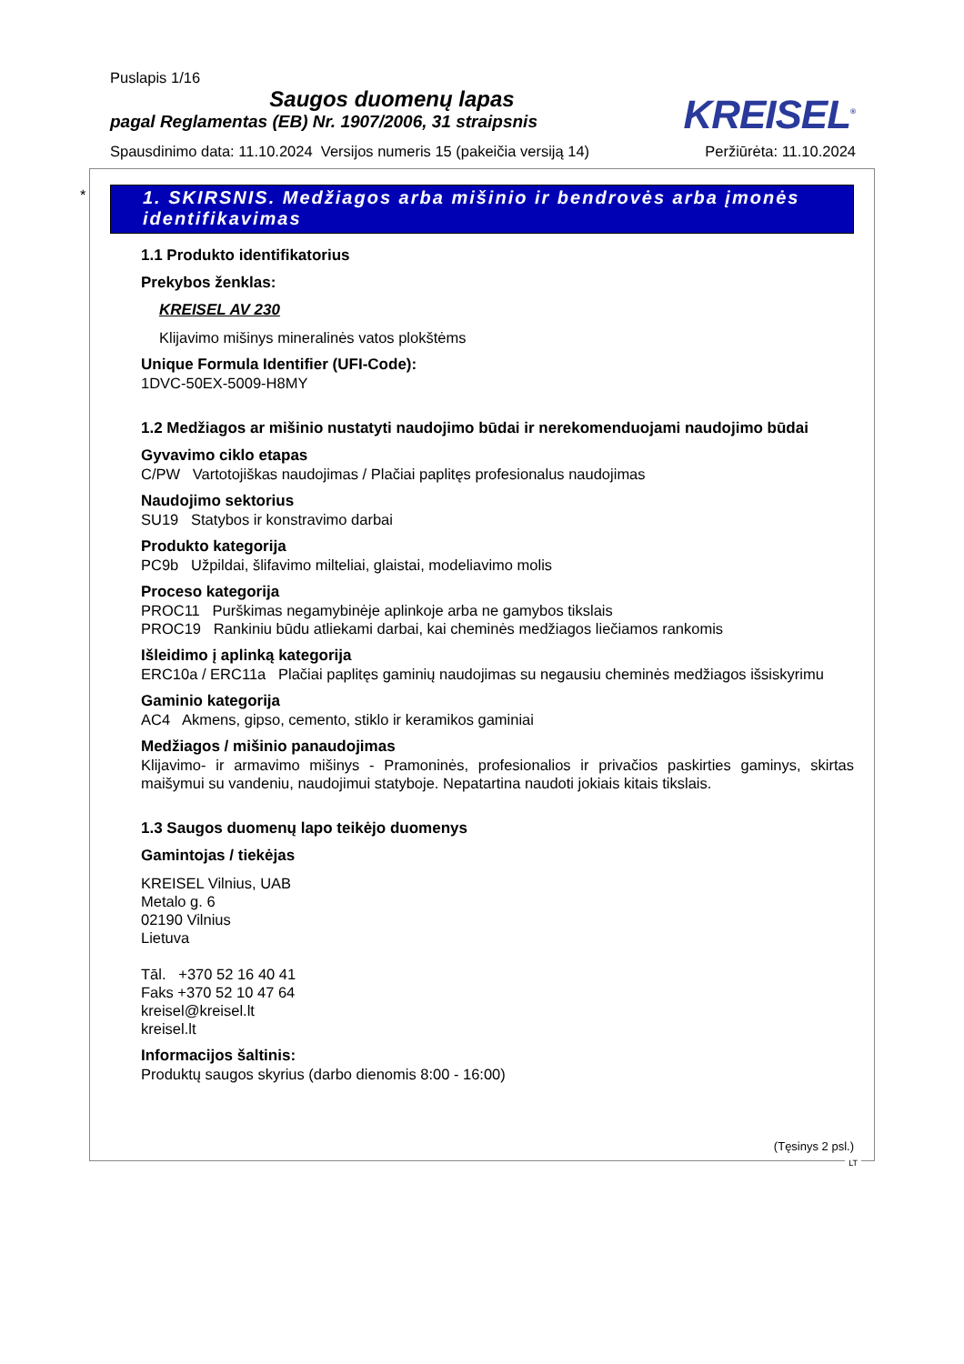Puslapis 1/16
Saugos duomenų lapas
pagal Reglamentas (EB) Nr. 1907/2006, 31 straipsnis
KREISEL<sup>®</sup>
Spausdinimo data: 11.10.2024 Versijos numeris 15 (pakeičia versiją 14) Peržiūrėta: 11.10.2024
*
1. SKIRSNIS. Medžiagos arba mišinio ir bendrovės arba įmonės identifikavimas
1.1 Produkto identifikatorius
Prekybos ženklas:
KREISEL AV 230
Klijavimo mišinys mineralinės vatos plokštėms
Unique Formula Identifier (UFI-Code):
1DVC-50EX-5009-H8MY
1.2 Medžiagos ar mišinio nustatyti naudojimo būdai ir nerekomenduojami naudojimo būdai
Gyvavimo ciklo etapas
C/PW Vartotojiškas naudojimas / Plačiai paplitęs profesionalus naudojimas
Naudojimo sektorius
SU19 Statybos ir konstravimo darbai
Produkto kategorija
PC9b Užpildai, šlifavimo milteliai, glaistai, modeliavimo molis
Proceso kategorija
PROC11 Purškimas negamybinėje aplinkoje arba ne gamybos tikslais
PROC19 Rankiniu būdu atliekami darbai, kai cheminės medžiagos liečiamos rankomis
Išleidimo į aplinką kategorija
ERC10a / ERC11a Plačiai paplitęs gaminių naudojimas su negausiu cheminės medžiagos išsiskyrimu
Gaminio kategorija
AC4 Akmens, gipso, cemento, stiklo ir keramikos gaminiai
Medžiagos / mišinio panaudojimas
Klijavimo- ir armavimo mišinys - Pramoninės, profesionalios ir privačios paskirties gaminys, skirtas maišymui su vandeniu, naudojimui statyboje. Nepatartina naudoti jokiais kitais tikslais.
1.3 Saugos duomenų lapo teikėjo duomenys
Gamintojas / tiekėjas
KREISEL Vilnius, UAB
Metalo g. 6
02190 Vilnius
Lietuva
Tāl. +370 52 16 40 41
Faks +370 52 10 47 64
kreisel@kreisel.lt
kreisel.lt
Informacijos šaltinis:
Produktų saugos skyrius (darbo dienomis 8:00 - 16:00)
(Tęsinys 2 psl.)
LT